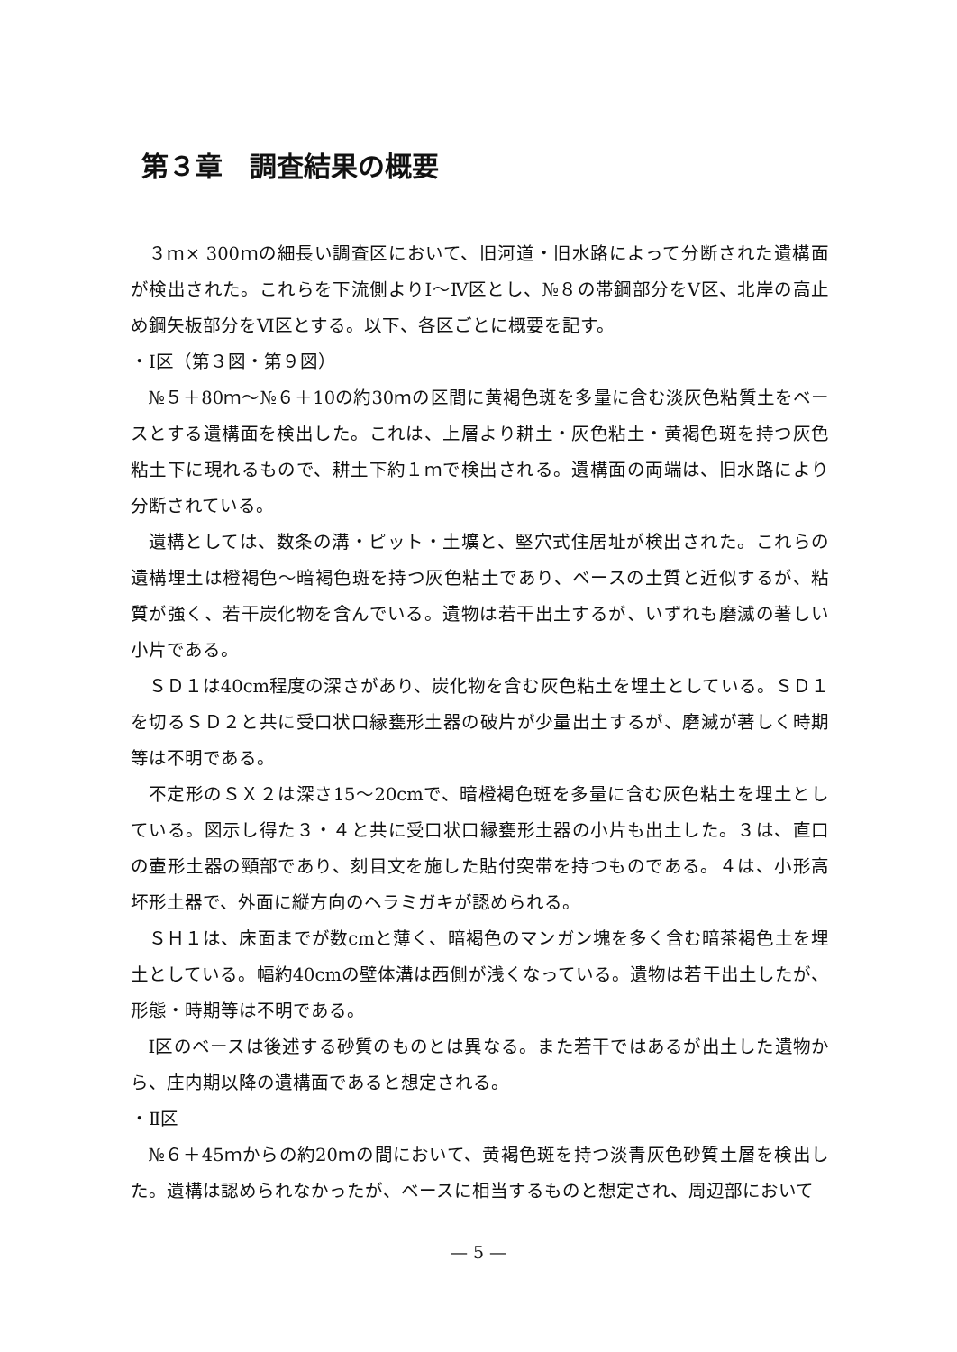第３章　調査結果の概要
３ｍ× 300ｍの細長い調査区において、旧河道・旧水路によって分断された遺構面が検出された。これらを下流側よりⅠ～Ⅳ区とし、№８の帯鋼部分をⅤ区、北岸の高止め鋼矢板部分をⅥ区とする。以下、各区ごとに概要を記す。
・Ⅰ区（第３図・第９図）
№５＋80ｍ～№６＋10の約30ｍの区間に黄褐色斑を多量に含む淡灰色粘質土をベースとする遺構面を検出した。これは、上層より耕土・灰色粘土・黄褐色斑を持つ灰色粘土下に現れるもので、耕土下約１ｍで検出される。遺構面の両端は、旧水路により分断されている。
遺構としては、数条の溝・ピット・土壙と、堅穴式住居址が検出された。これらの遺構埋土は橙褐色～暗褐色斑を持つ灰色粘土であり、ベースの土質と近似するが、粘質が強く、若干炭化物を含んでいる。遺物は若干出土するが、いずれも磨滅の著しい小片である。
ＳＤ１は40cm程度の深さがあり、炭化物を含む灰色粘土を埋土としている。ＳＤ１を切るＳＤ２と共に受口状口縁甕形土器の破片が少量出土するが、磨滅が著しく時期等は不明である。
不定形のＳＸ２は深さ15～20cmで、暗橙褐色斑を多量に含む灰色粘土を埋土としている。図示し得た３・４と共に受口状口縁甕形土器の小片も出土した。３は、直口の壷形土器の頸部であり、刻目文を施した貼付突帯を持つものである。４は、小形高坏形土器で、外面に縦方向のヘラミガキが認められる。
ＳＨ１は、床面までが数cmと薄く、暗褐色のマンガン塊を多く含む暗茶褐色土を埋土としている。幅約40cmの壁体溝は西側が浅くなっている。遺物は若干出土したが、形態・時期等は不明である。
Ⅰ区のベースは後述する砂質のものとは異なる。また若干ではあるが出土した遺物から、庄内期以降の遺構面であると想定される。
・Ⅱ区
№６＋45ｍからの約20ｍの間において、黄褐色斑を持つ淡青灰色砂質土層を検出した。遺構は認められなかったが、ベースに相当するものと想定され、周辺部において
— 5 —